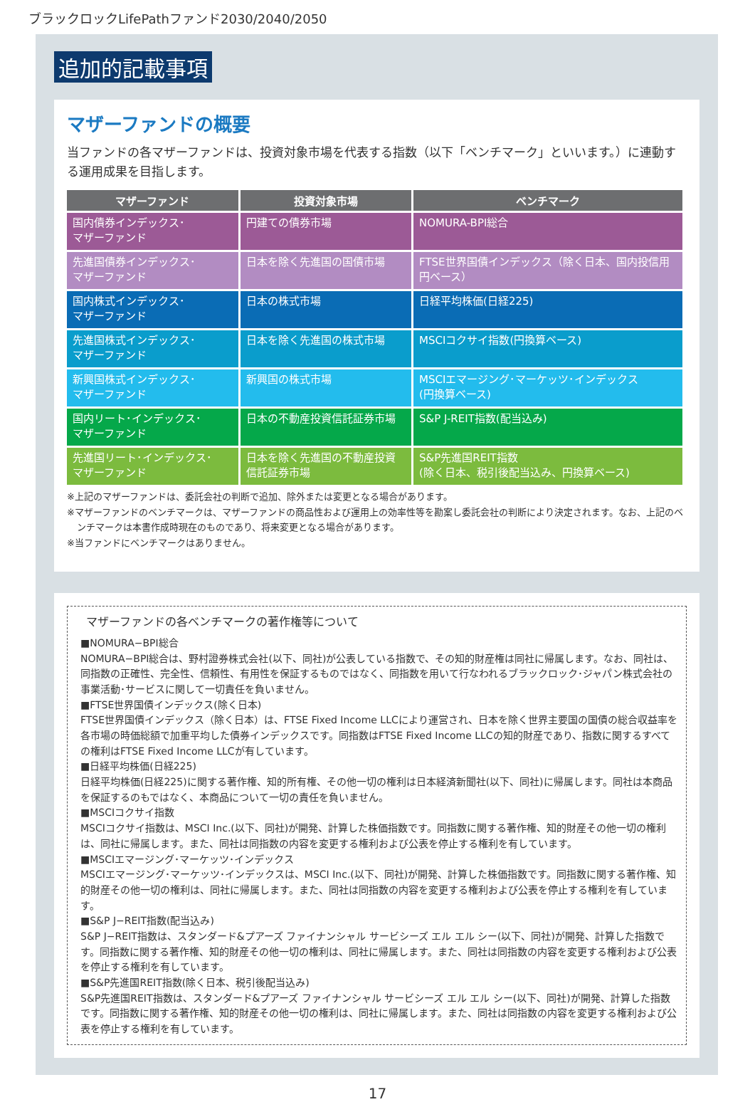ブラックロックLifePathファンド2030/2040/2050
追加的記載事項
マザーファンドの概要
当ファンドの各マザーファンドは、投資対象市場を代表する指数（以下「ベンチマーク」といいます。）に連動する運用成果を目指します。
| マザーファンド | 投資対象市場 | ベンチマーク |
| --- | --- | --- |
| 国内債券インデックス･ マザーファンド | 円建ての債券市場 | NOMURA-BPI総合 |
| 先進国債券インデックス･ マザーファンド | 日本を除く先進国の国債市場 | FTSE世界国債インデックス（除く日本、国内投信用円ベース） |
| 国内株式インデックス･ マザーファンド | 日本の株式市場 | 日経平均株価(日経225) |
| 先進国株式インデックス･ マザーファンド | 日本を除く先進国の株式市場 | MSCIコクサイ指数(円換算ベース) |
| 新興国株式インデックス･ マザーファンド | 新興国の株式市場 | MSCIエマージング･マーケッツ･インデックス (円換算ベース) |
| 国内リート･インデックス･ マザーファンド | 日本の不動産投資信託証券市場 | S&P J-REIT指数(配当込み) |
| 先進国リート･インデックス･ マザーファンド | 日本を除く先進国の不動産投資信託証券市場 | S&P先進国REIT指数 (除く日本、税引後配当込み、円換算ベース) |
※上記のマザーファンドは、委託会社の判断で追加、除外または変更となる場合があります。
※マザーファンドのベンチマークは、マザーファンドの商品性および運用上の効率性等を勘案し委託会社の判断により決定されます。なお、上記のベンチマークは本書作成時現在のものであり、将来変更となる場合があります。
※当ファンドにベンチマークはありません。
マザーファンドの各ベンチマークの著作権等について
■NOMURA−BPI総合
NOMURA−BPI総合は、野村證券株式会社(以下、同社)が公表している指数で、その知的財産権は同社に帰属します。なお、同社は、同指数の正確性、完全性、信頼性、有用性を保証するものではなく、同指数を用いて行なわれるブラックロック･ジャパン株式会社の事業活動･サービスに関して一切責任を負いません。
■FTSE世界国債インデックス(除く日本)
FTSE世界国債インデックス（除く日本）は、FTSE Fixed Income LLCにより運営され、日本を除く世界主要国の国債の総合収益率を各市場の時価総額で加重平均した債券インデックスです。同指数はFTSE Fixed Income LLCの知的財産であり、指数に関するすべての権利はFTSE Fixed Income LLCが有しています。
■日経平均株価(日経225)
日経平均株価(日経225)に関する著作権、知的所有権、その他一切の権利は日本経済新聞社(以下、同社)に帰属します。同社は本商品を保証するのもではなく、本商品について一切の責任を負いません。
■MSCIコクサイ指数
MSCIコクサイ指数は、MSCI Inc.(以下、同社)が開発、計算した株価指数です。同指数に関する著作権、知的財産その他一切の権利は、同社に帰属します。また、同社は同指数の内容を変更する権利および公表を停止する権利を有しています。
■MSCIエマージング･マーケッツ･インデックス
MSCIエマージング･マーケッツ･インデックスは、MSCI Inc.(以下、同社)が開発、計算した株価指数です。同指数に関する著作権、知的財産その他一切の権利は、同社に帰属します。また、同社は同指数の内容を変更する権利および公表を停止する権利を有しています。
■S&P J−REIT指数(配当込み)
S&P J−REIT指数は、スタンダード&プアーズ ファイナンシャル サービシーズ エル エル シー(以下、同社)が開発、計算した指数です。同指数に関する著作権、知的財産その他一切の権利は、同社に帰属します。また、同社は同指数の内容を変更する権利および公表を停止する権利を有しています。
■S&P先進国REIT指数(除く日本、税引後配当込み)
S&P先進国REIT指数は、スタンダード&プアーズ ファイナンシャル サービシーズ エル エル シー(以下、同社)が開発、計算した指数です。同指数に関する著作権、知的財産その他一切の権利は、同社に帰属します。また、同社は同指数の内容を変更する権利および公表を停止する権利を有しています。
17